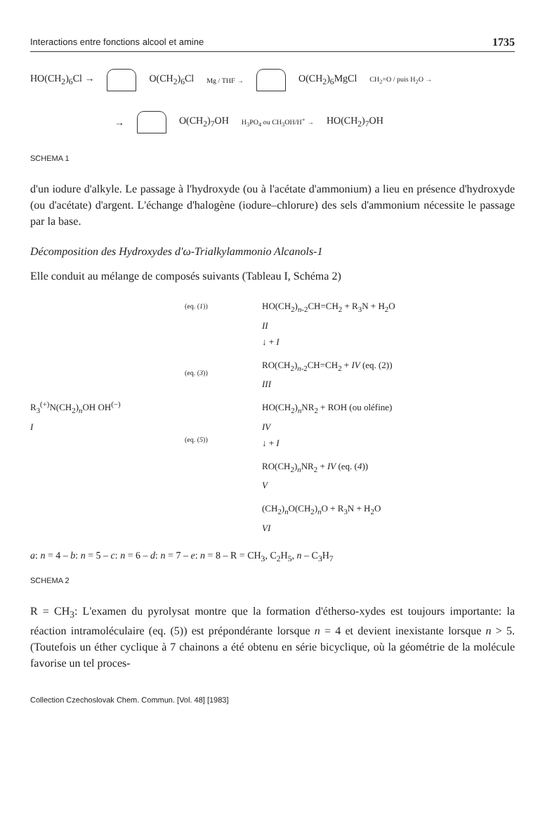Interactions entre fonctions alcool et amine 1735
HO(CH<sub>2</sub>)<sub>6</sub>Cl → O(CH<sub>2</sub>)<sub>6</sub>Cl Mg / THF → O(CH<sub>2</sub>)<sub>6</sub>MgCl CH<sub>2</sub>=O / puis H<sub>2</sub>O →
→ O(CH<sub>2</sub>)<sub>7</sub>OH H<sub>3</sub>PO<sub>4</sub> ou CH<sub>3</sub>OH/H<sup>+</sup> → HO(CH<sub>2</sub>)<sub>7</sub>OH
SCHEMA 1
d'un iodure d'alkyle. Le passage à l'hydroxyde (ou à l'acétate d'ammonium) a lieu en présence d'hydroxyde (ou d'acétate) d'argent. L'échange d'halogène (iodure–chlorure) des sels d'ammonium nécessite le passage par la base.
Décomposition des Hydroxydes d'ω-Trialkylammonio Alcanols-1
Elle conduit au mélange de composés suivants (Tableau I, Schéma 2)
R<sub>3</sub><sup>(+)</sup>N(CH<sub>2</sub>)<sub>n</sub>OH OH<sup>(−)</sup>
I
(eq. (1))
(eq. (3))
(eq. (5))
HO(CH<sub>2</sub>)<sub>n-2</sub>CH=CH<sub>2</sub> + R<sub>3</sub>N + H<sub>2</sub>O
II
↓ + I
RO(CH<sub>2</sub>)<sub>n-2</sub>CH=CH<sub>2</sub> + IV (eq. (2))
III
HO(CH<sub>2</sub>)<sub>n</sub>NR<sub>2</sub> + ROH (ou oléfine)
IV
↓ + I
RO(CH<sub>2</sub>)<sub>n</sub>NR<sub>2</sub> + IV (eq. (4))
V
(CH<sub>2</sub>)<sub>n</sub>O(CH<sub>2</sub>)<sub>n</sub>O + R<sub>3</sub>N + H<sub>2</sub>O
VI
a: n = 4 – b: n = 5 – c: n = 6 – d: n = 7 – e: n = 8 – R = CH<sub>3</sub>, C<sub>2</sub>H<sub>5</sub>, n – C<sub>3</sub>H<sub>7</sub>
SCHEMA 2
R = CH<sub>3</sub>: L'examen du pyrolysat montre que la formation d'étherso-xydes est toujours importante: la réaction intramoléculaire (eq. (5)) est prépondérante lorsque n = 4 et devient inexistante lorsque n > 5. (Toutefois un éther cyclique à 7 chainons a été obtenu en série bicyclique, où la géométrie de la molécule favorise un tel proces-
Collection Czechoslovak Chem. Commun. [Vol. 48] [1983]